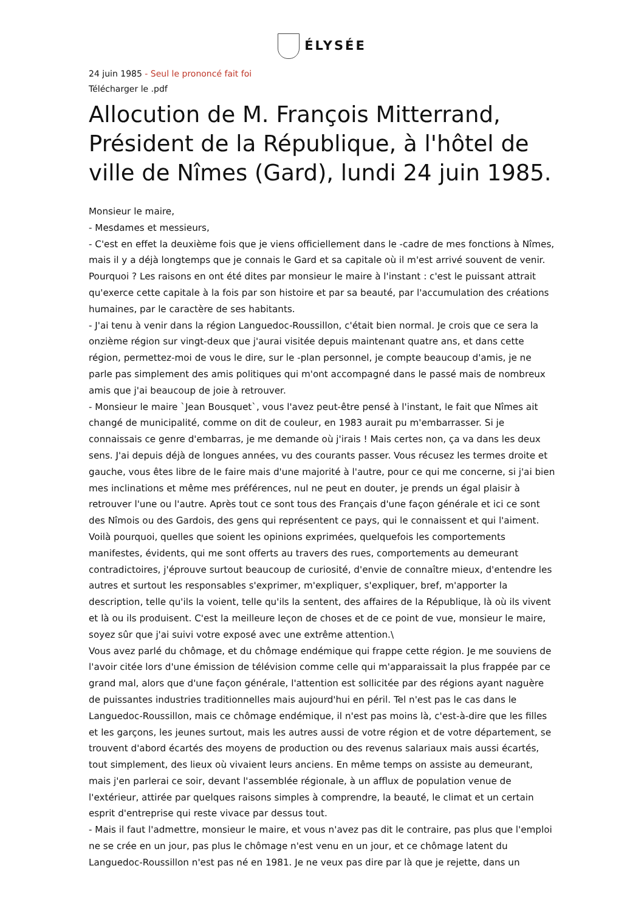ÉLYSÉE
24 juin 1985 - Seul le prononcé fait foi
Télécharger le .pdf
Allocution de M. François Mitterrand, Président de la République, à l'hôtel de ville de Nîmes (Gard), lundi 24 juin 1985.
Monsieur le maire,
- Mesdames et messieurs,
- C'est en effet la deuxième fois que je viens officiellement dans le -cadre de mes fonctions à Nîmes, mais il y a déjà longtemps que je connais le Gard et sa capitale où il m'est arrivé souvent de venir. Pourquoi ? Les raisons en ont été dites par monsieur le maire à l'instant : c'est le puissant attrait qu'exerce cette capitale à la fois par son histoire et par sa beauté, par l'accumulation des créations humaines, par le caractère de ses habitants.
- J'ai tenu à venir dans la région Languedoc-Roussillon, c'était bien normal. Je crois que ce sera la onzième région sur vingt-deux que j'aurai visitée depuis maintenant quatre ans, et dans cette région, permettez-moi de vous le dire, sur le -plan personnel, je compte beaucoup d'amis, je ne parle pas simplement des amis politiques qui m'ont accompagné dans le passé mais de nombreux amis que j'ai beaucoup de joie à retrouver.
- Monsieur le maire `Jean Bousquet`, vous l'avez peut-être pensé à l'instant, le fait que Nîmes ait changé de municipalité, comme on dit de couleur, en 1983 aurait pu m'embarrasser. Si je connaissais ce genre d'embarras, je me demande où j'irais ! Mais certes non, ça va dans les deux sens. J'ai depuis déjà de longues années, vu des courants passer. Vous récusez les termes droite et gauche, vous êtes libre de le faire mais d'une majorité à l'autre, pour ce qui me concerne, si j'ai bien mes inclinations et même mes préférences, nul ne peut en douter, je prends un égal plaisir à retrouver l'une ou l'autre. Après tout ce sont tous des Français d'une façon générale et ici ce sont des Nîmois ou des Gardois, des gens qui représentent ce pays, qui le connaissent et qui l'aiment. Voilà pourquoi, quelles que soient les opinions exprimées, quelquefois les comportements manifestes, évidents, qui me sont offerts au travers des rues, comportements au demeurant contradictoires, j'éprouve surtout beaucoup de curiosité, d'envie de connaître mieux, d'entendre les autres et surtout les responsables s'exprimer, m'expliquer, s'expliquer, bref, m'apporter la description, telle qu'ils la voient, telle qu'ils la sentent, des affaires de la République, là où ils vivent et là ou ils produisent. C'est la meilleure leçon de choses et de ce point de vue, monsieur le maire, soyez sûr que j'ai suivi votre exposé avec une extrême attention.\
Vous avez parlé du chômage, et du chômage endémique qui frappe cette région. Je me souviens de l'avoir citée lors d'une émission de télévision comme celle qui m'apparaissait la plus frappée par ce grand mal, alors que d'une façon générale, l'attention est sollicitée par des régions ayant naguère de puissantes industries traditionnelles mais aujourd'hui en péril. Tel n'est pas le cas dans le Languedoc-Roussillon, mais ce chômage endémique, il n'est pas moins là, c'est-à-dire que les filles et les garçons, les jeunes surtout, mais les autres aussi de votre région et de votre département, se trouvent d'abord écartés des moyens de production ou des revenus salariaux mais aussi écartés, tout simplement, des lieux où vivaient leurs anciens. En même temps on assiste au demeurant, mais j'en parlerai ce soir, devant l'assemblée régionale, à un afflux de population venue de l'extérieur, attirée par quelques raisons simples à comprendre, la beauté, le climat et un certain esprit d'entreprise qui reste vivace par dessus tout.
- Mais il faut l'admettre, monsieur le maire, et vous n'avez pas dit le contraire, pas plus que l'emploi ne se crée en un jour, pas plus le chômage n'est venu en un jour, et ce chômage latent du Languedoc-Roussillon n'est pas né en 1981. Je ne veux pas dire par là que je rejette, dans un